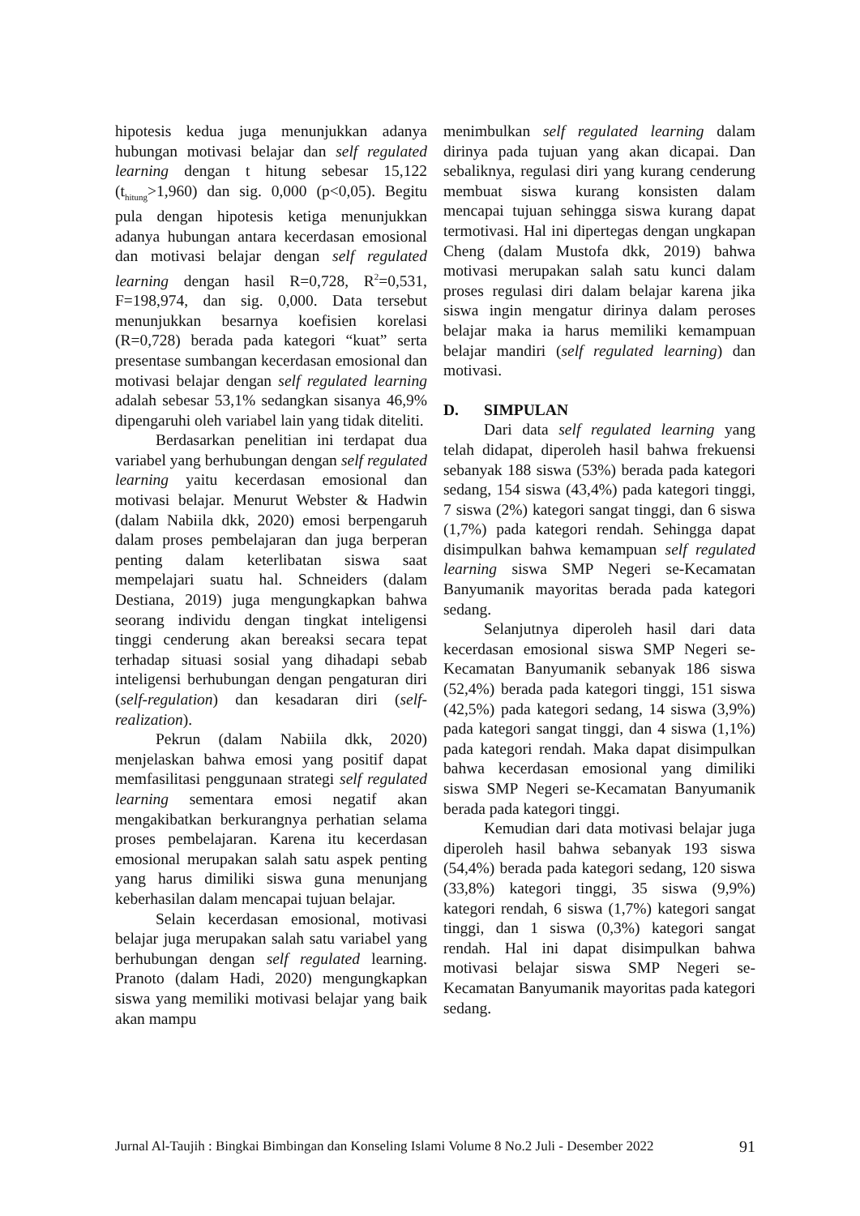hipotesis kedua juga menunjukkan adanya hubungan motivasi belajar dan self regulated learning dengan t hitung sebesar 15,122 (t<sub>hitung</sub>>1,960) dan sig. 0,000 (p<0,05). Begitu pula dengan hipotesis ketiga menunjukkan adanya hubungan antara kecerdasan emosional dan motivasi belajar dengan self regulated learning dengan hasil R=0,728, R<sup>2</sup>=0,531, F=198,974, dan sig. 0,000. Data tersebut menunjukkan besarnya koefisien korelasi (R=0,728) berada pada kategori “kuat” serta presentase sumbangan kecerdasan emosional dan motivasi belajar dengan self regulated learning adalah sebesar 53,1% sedangkan sisanya 46,9% dipengaruhi oleh variabel lain yang tidak diteliti.
Berdasarkan penelitian ini terdapat dua variabel yang berhubungan dengan self regulated learning yaitu kecerdasan emosional dan motivasi belajar. Menurut Webster & Hadwin (dalam Nabiila dkk, 2020) emosi berpengaruh dalam proses pembelajaran dan juga berperan penting dalam keterlibatan siswa saat mempelajari suatu hal. Schneiders (dalam Destiana, 2019) juga mengungkapkan bahwa seorang individu dengan tingkat inteligensi tinggi cenderung akan bereaksi secara tepat terhadap situasi sosial yang dihadapi sebab inteligensi berhubungan dengan pengaturan diri (self-regulation) dan kesadaran diri (self-realization).
Pekrun (dalam Nabiila dkk, 2020) menjelaskan bahwa emosi yang positif dapat memfasilitasi penggunaan strategi self regulated learning sementara emosi negatif akan mengakibatkan berkurangnya perhatian selama proses pembelajaran. Karena itu kecerdasan emosional merupakan salah satu aspek penting yang harus dimiliki siswa guna menunjang keberhasilan dalam mencapai tujuan belajar.
Selain kecerdasan emosional, motivasi belajar juga merupakan salah satu variabel yang berhubungan dengan self regulated learning. Pranoto (dalam Hadi, 2020) mengungkapkan siswa yang memiliki motivasi belajar yang baik akan mampu
menimbulkan self regulated learning dalam dirinya pada tujuan yang akan dicapai. Dan sebaliknya, regulasi diri yang kurang cenderung membuat siswa kurang konsisten dalam mencapai tujuan sehingga siswa kurang dapat termotivasi. Hal ini dipertegas dengan ungkapan Cheng (dalam Mustofa dkk, 2019) bahwa motivasi merupakan salah satu kunci dalam proses regulasi diri dalam belajar karena jika siswa ingin mengatur dirinya dalam peroses belajar maka ia harus memiliki kemampuan belajar mandiri (self regulated learning) dan motivasi.
D. SIMPULAN
Dari data self regulated learning yang telah didapat, diperoleh hasil bahwa frekuensi sebanyak 188 siswa (53%) berada pada kategori sedang, 154 siswa (43,4%) pada kategori tinggi, 7 siswa (2%) kategori sangat tinggi, dan 6 siswa (1,7%) pada kategori rendah. Sehingga dapat disimpulkan bahwa kemampuan self regulated learning siswa SMP Negeri se-Kecamatan Banyumanik mayoritas berada pada kategori sedang.
Selanjutnya diperoleh hasil dari data kecerdasan emosional siswa SMP Negeri se-Kecamatan Banyumanik sebanyak 186 siswa (52,4%) berada pada kategori tinggi, 151 siswa (42,5%) pada kategori sedang, 14 siswa (3,9%) pada kategori sangat tinggi, dan 4 siswa (1,1%) pada kategori rendah. Maka dapat disimpulkan bahwa kecerdasan emosional yang dimiliki siswa SMP Negeri se-Kecamatan Banyumanik berada pada kategori tinggi.
Kemudian dari data motivasi belajar juga diperoleh hasil bahwa sebanyak 193 siswa (54,4%) berada pada kategori sedang, 120 siswa (33,8%) kategori tinggi, 35 siswa (9,9%) kategori rendah, 6 siswa (1,7%) kategori sangat tinggi, dan 1 siswa (0,3%) kategori sangat rendah. Hal ini dapat disimpulkan bahwa motivasi belajar siswa SMP Negeri se-Kecamatan Banyumanik mayoritas pada kategori sedang.
Jurnal Al-Taujih : Bingkai Bimbingan dan Konseling Islami Volume 8 No.2 Juli - Desember 2022 91